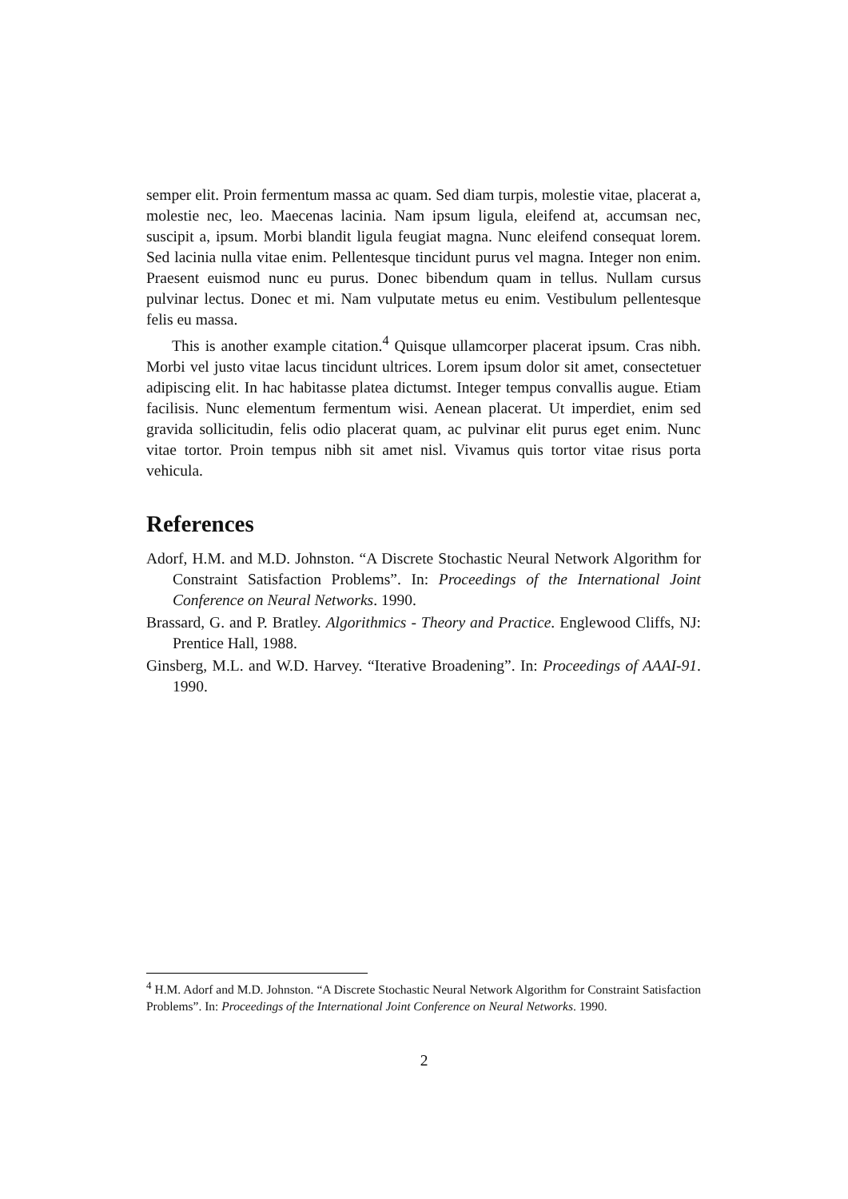semper elit. Proin fermentum massa ac quam. Sed diam turpis, molestie vitae, placerat a, molestie nec, leo. Maecenas lacinia. Nam ipsum ligula, eleifend at, accumsan nec, suscipit a, ipsum. Morbi blandit ligula feugiat magna. Nunc eleifend consequat lorem. Sed lacinia nulla vitae enim. Pellentesque tincidunt purus vel magna. Integer non enim. Praesent euismod nunc eu purus. Donec bibendum quam in tellus. Nullam cursus pulvinar lectus. Donec et mi. Nam vulputate metus eu enim. Vestibulum pellentesque felis eu massa.
This is another example citation.<sup>4</sup> Quisque ullamcorper placerat ipsum. Cras nibh. Morbi vel justo vitae lacus tincidunt ultrices. Lorem ipsum dolor sit amet, consectetuer adipiscing elit. In hac habitasse platea dictumst. Integer tempus convallis augue. Etiam facilisis. Nunc elementum fermentum wisi. Aenean placerat. Ut imperdiet, enim sed gravida sollicitudin, felis odio placerat quam, ac pulvinar elit purus eget enim. Nunc vitae tortor. Proin tempus nibh sit amet nisl. Vivamus quis tortor vitae risus porta vehicula.
References
Adorf, H.M. and M.D. Johnston. “A Discrete Stochastic Neural Network Algorithm for Constraint Satisfaction Problems”. In: Proceedings of the International Joint Conference on Neural Networks. 1990.
Brassard, G. and P. Bratley. Algorithmics - Theory and Practice. Englewood Cliffs, NJ: Prentice Hall, 1988.
Ginsberg, M.L. and W.D. Harvey. “Iterative Broadening”. In: Proceedings of AAAI-91. 1990.
<sup>4</sup> H.M. Adorf and M.D. Johnston. “A Discrete Stochastic Neural Network Algorithm for Constraint Satisfaction Problems”. In: Proceedings of the International Joint Conference on Neural Networks. 1990.
2